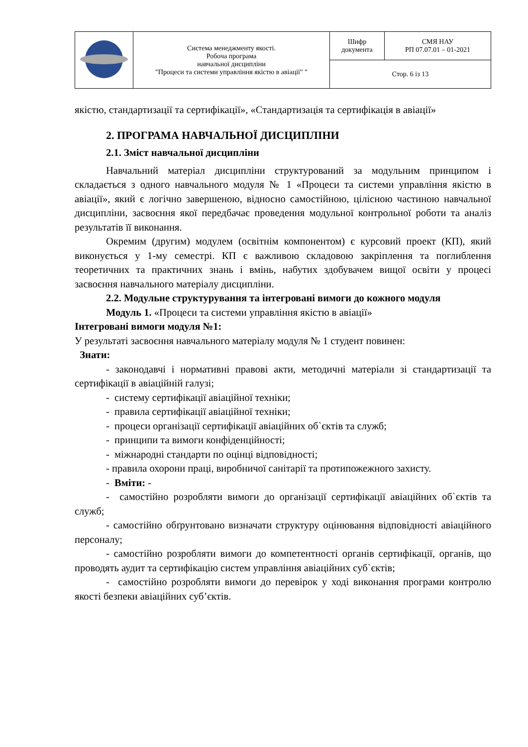| | Система менеджменту якості. Робоча програма навчальної дисципліни "Процеси та системи управління якістю в авіації" " | Шифр документа | СМЯ НАУ РП 07.07.01 – 01-2021 |
| | | Стор. 6 із 13 | |
якістю, стандартизації та сертифікації», «Стандартизація та сертифікація в авіації»
2. ПРОГРАМА НАВЧАЛЬНОЇ ДИСЦИПЛІНИ
2.1. Зміст навчальної дисципліни
Навчальний матеріал дисципліни структурований за модульним принципом і складається з одного навчального модуля № 1 «Процеси та системи управління якістю в авіації», який є логічно завершеною, відносно самостійною, цілісною частиною навчальної дисципліни, засвоєння якої передбачає проведення модульної контрольної роботи та аналіз результатів її виконання.
Окремим (другим) модулем (освітнім компонентом) є курсовий проект (КП), який виконується у 1-му семестрі. КП є важливою складовою закріплення та поглиблення теоретичних та практичних знань і вмінь, набутих здобувачем вищої освіти у процесі засвоєння навчального матеріалу дисципліни.
2.2. Модульне структурування та інтегровані вимоги до кожного модуля
Модуль 1. «Процеси та системи управління якістю в авіації»
Інтегровані вимоги модуля №1:
У результаті засвоєння навчального матеріалу модуля № 1 студент повинен:
Знати:
- законодавчі і нормативні правові акти, методичні матеріали зі стандартизації та сертифікації в авіаційній галузі;
- систему сертифікації авіаційної техніки;
- правила сертифікації авіаційної техніки;
- процеси організації сертифікації авіаційних об`єктів та служб;
- принципи та вимоги конфіденційності;
- міжнародні стандарти по оцінці відповідності;
- правила охорони праці, виробничої санітарії та протипожежного захисту.
- Вміти: -
- самостійно розробляти вимоги до організації сертифікації авіаційних об`єктів та служб;
- самостійно обґрунтовано визначати структуру оцінювання відповідності авіаційного персоналу;
- самостійно розробляти вимоги до компетентності органів сертифікації, органів, що проводять аудит та сертифікацію систем управління авіаційних суб`єктів;
- самостійно розробляти вимоги до перевірок у ході виконання програми контролю якості безпеки авіаційних суб’єктів.